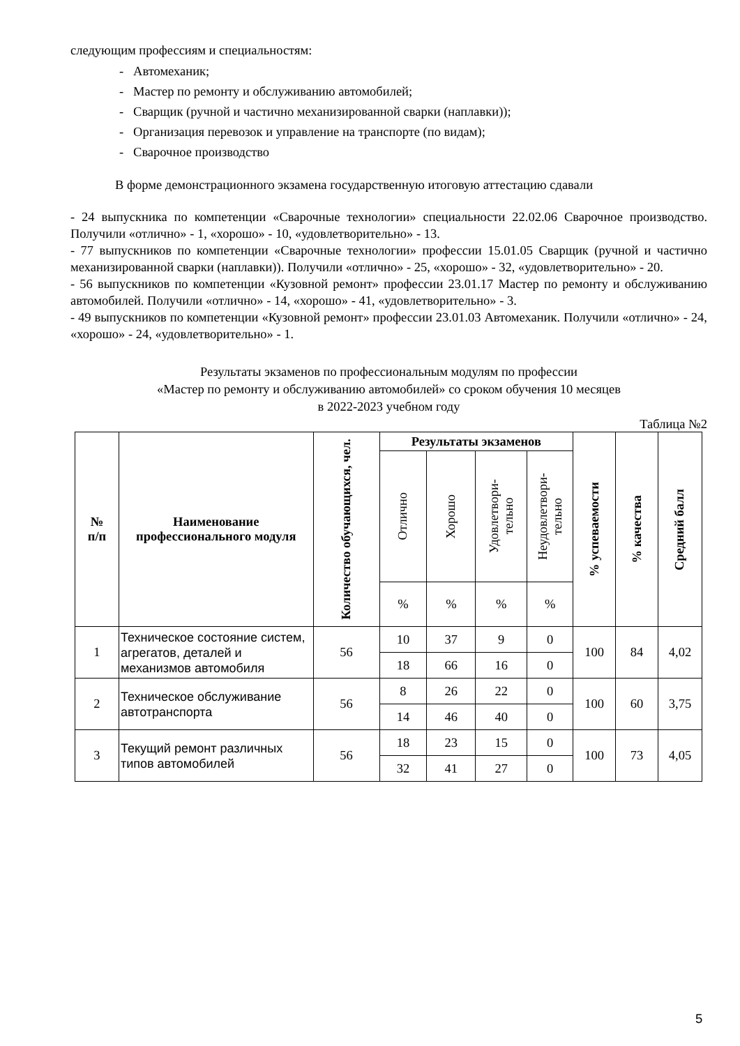следующим профессиям и специальностям:
- Автомеханик;
- Мастер по ремонту и обслуживанию автомобилей;
- Сварщик (ручной и частично механизированной сварки (наплавки));
- Организация перевозок и управление на транспорте (по видам);
- Сварочное производство
В форме демонстрационного экзамена государственную итоговую аттестацию сдавали
- 24 выпускника по компетенции «Сварочные технологии» специальности 22.02.06 Сварочное производство. Получили «отлично» - 1, «хорошо» - 10, «удовлетворительно» - 13.
- 77 выпускников по компетенции «Сварочные технологии» профессии 15.01.05 Сварщик (ручной и частично механизированной сварки (наплавки)). Получили «отлично» - 25, «хорошо» - 32, «удовлетворительно» - 20.
- 56 выпускников по компетенции «Кузовной ремонт» профессии 23.01.17 Мастер по ремонту и обслуживанию автомобилей. Получили «отлично» - 14, «хорошо» - 41, «удовлетворительно» - 3.
- 49 выпускников по компетенции «Кузовной ремонт» профессии 23.01.03 Автомеханик. Получили «отлично» - 24, «хорошо» - 24, «удовлетворительно» - 1.
Результаты экзаменов по профессиональным модулям по профессии
«Мастер по ремонту и обслуживанию автомобилей» со сроком обучения 10 месяцев
в 2022-2023 учебном году
Таблица №2
| № п/п | Наименование профессионального модуля | Количество обучающихся, чел. | Результаты экзаменов | | | | % успеваемости | % качества | Средний балл |
| --- | --- | --- | --- | --- | --- | --- | --- | --- | --- |
| | | | Отлично | Хорошо | Удовлетвори- тельно | Неудовлетвори- тельно | | | |
| | | | % | % | % | % | | | |
| 1 | Техническое состояние систем, агрегатов, деталей и механизмов автомобиля | 56 | 10 | 37 | 9 | 0 | 100 | 84 | 4,02 |
| | | | 18 | 66 | 16 | 0 | | | |
| 2 | Техническое обслуживание автотранспорта | 56 | 8 | 26 | 22 | 0 | 100 | 60 | 3,75 |
| | | | 14 | 46 | 40 | 0 | | | |
| 3 | Текущий ремонт различных типов автомобилей | 56 | 18 | 23 | 15 | 0 | 100 | 73 | 4,05 |
| | | | 32 | 41 | 27 | 0 | | | |
5